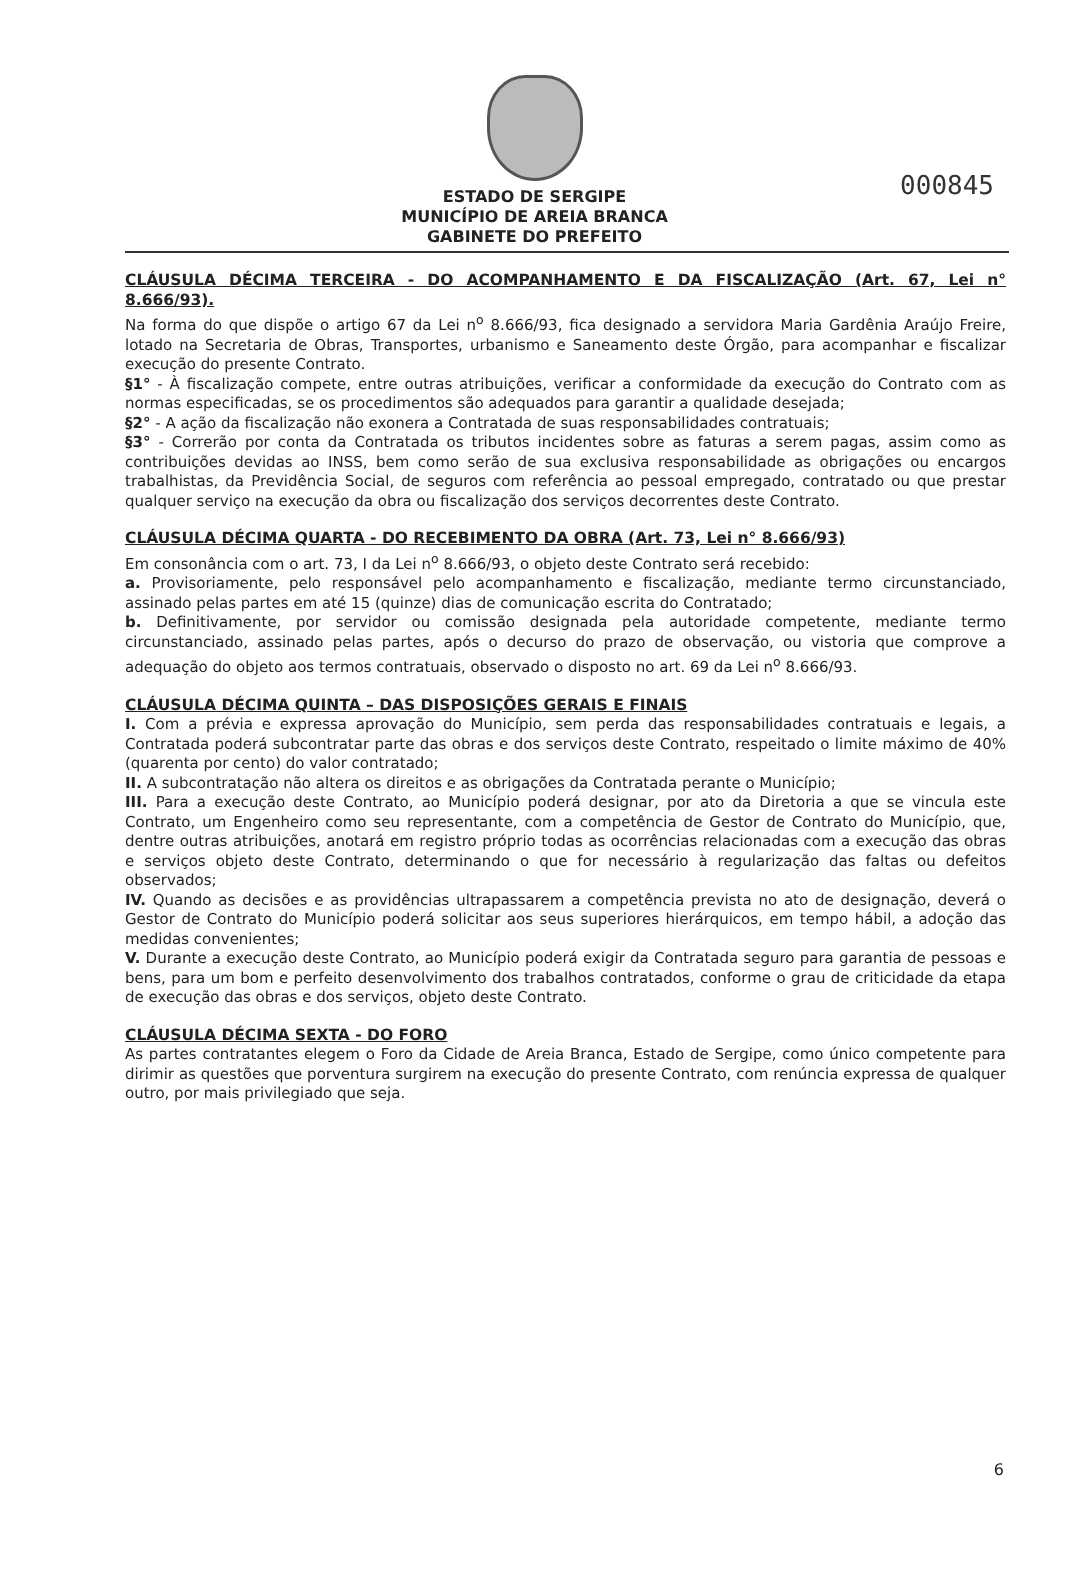000845
ESTADO DE SERGIPE
MUNICÍPIO DE AREIA BRANCA
GABINETE DO PREFEITO
CLÁUSULA DÉCIMA TERCEIRA - DO ACOMPANHAMENTO E DA FISCALIZAÇÃO (Art. 67, Lei n° 8.666/93).
Na forma do que dispõe o artigo 67 da Lei n<sup>o</sup> 8.666/93, fica designado a servidora Maria Gardênia Araújo Freire, lotado na Secretaria de Obras, Transportes, urbanismo e Saneamento deste Órgão, para acompanhar e fiscalizar execução do presente Contrato.
§1° - À fiscalização compete, entre outras atribuições, verificar a conformidade da execução do Contrato com as normas especificadas, se os procedimentos são adequados para garantir a qualidade desejada;
§2° - A ação da fiscalização não exonera a Contratada de suas responsabilidades contratuais;
§3° - Correrão por conta da Contratada os tributos incidentes sobre as faturas a serem pagas, assim como as contribuições devidas ao INSS, bem como serão de sua exclusiva responsabilidade as obrigações ou encargos trabalhistas, da Previdência Social, de seguros com referência ao pessoal empregado, contratado ou que prestar qualquer serviço na execução da obra ou fiscalização dos serviços decorrentes deste Contrato.
CLÁUSULA DÉCIMA QUARTA - DO RECEBIMENTO DA OBRA (Art. 73, Lei n° 8.666/93)
Em consonância com o art. 73, I da Lei n<sup>o</sup> 8.666/93, o objeto deste Contrato será recebido:
a. Provisoriamente, pelo responsável pelo acompanhamento e fiscalização, mediante termo circunstanciado, assinado pelas partes em até 15 (quinze) dias de comunicação escrita do Contratado;
b. Definitivamente, por servidor ou comissão designada pela autoridade competente, mediante termo circunstanciado, assinado pelas partes, após o decurso do prazo de observação, ou vistoria que comprove a adequação do objeto aos termos contratuais, observado o disposto no art. 69 da Lei n<sup>o</sup> 8.666/93.
CLÁUSULA DÉCIMA QUINTA – DAS DISPOSIÇÕES GERAIS E FINAIS
I. Com a prévia e expressa aprovação do Município, sem perda das responsabilidades contratuais e legais, a Contratada poderá subcontratar parte das obras e dos serviços deste Contrato, respeitado o limite máximo de 40% (quarenta por cento) do valor contratado;
II. A subcontratação não altera os direitos e as obrigações da Contratada perante o Município;
III. Para a execução deste Contrato, ao Município poderá designar, por ato da Diretoria a que se vincula este Contrato, um Engenheiro como seu representante, com a competência de Gestor de Contrato do Município, que, dentre outras atribuições, anotará em registro próprio todas as ocorrências relacionadas com a execução das obras e serviços objeto deste Contrato, determinando o que for necessário à regularização das faltas ou defeitos observados;
IV. Quando as decisões e as providências ultrapassarem a competência prevista no ato de designação, deverá o Gestor de Contrato do Município poderá solicitar aos seus superiores hierárquicos, em tempo hábil, a adoção das medidas convenientes;
V. Durante a execução deste Contrato, ao Município poderá exigir da Contratada seguro para garantia de pessoas e bens, para um bom e perfeito desenvolvimento dos trabalhos contratados, conforme o grau de criticidade da etapa de execução das obras e dos serviços, objeto deste Contrato.
CLÁUSULA DÉCIMA SEXTA - DO FORO
As partes contratantes elegem o Foro da Cidade de Areia Branca, Estado de Sergipe, como único competente para dirimir as questões que porventura surgirem na execução do presente Contrato, com renúncia expressa de qualquer outro, por mais privilegiado que seja.
6